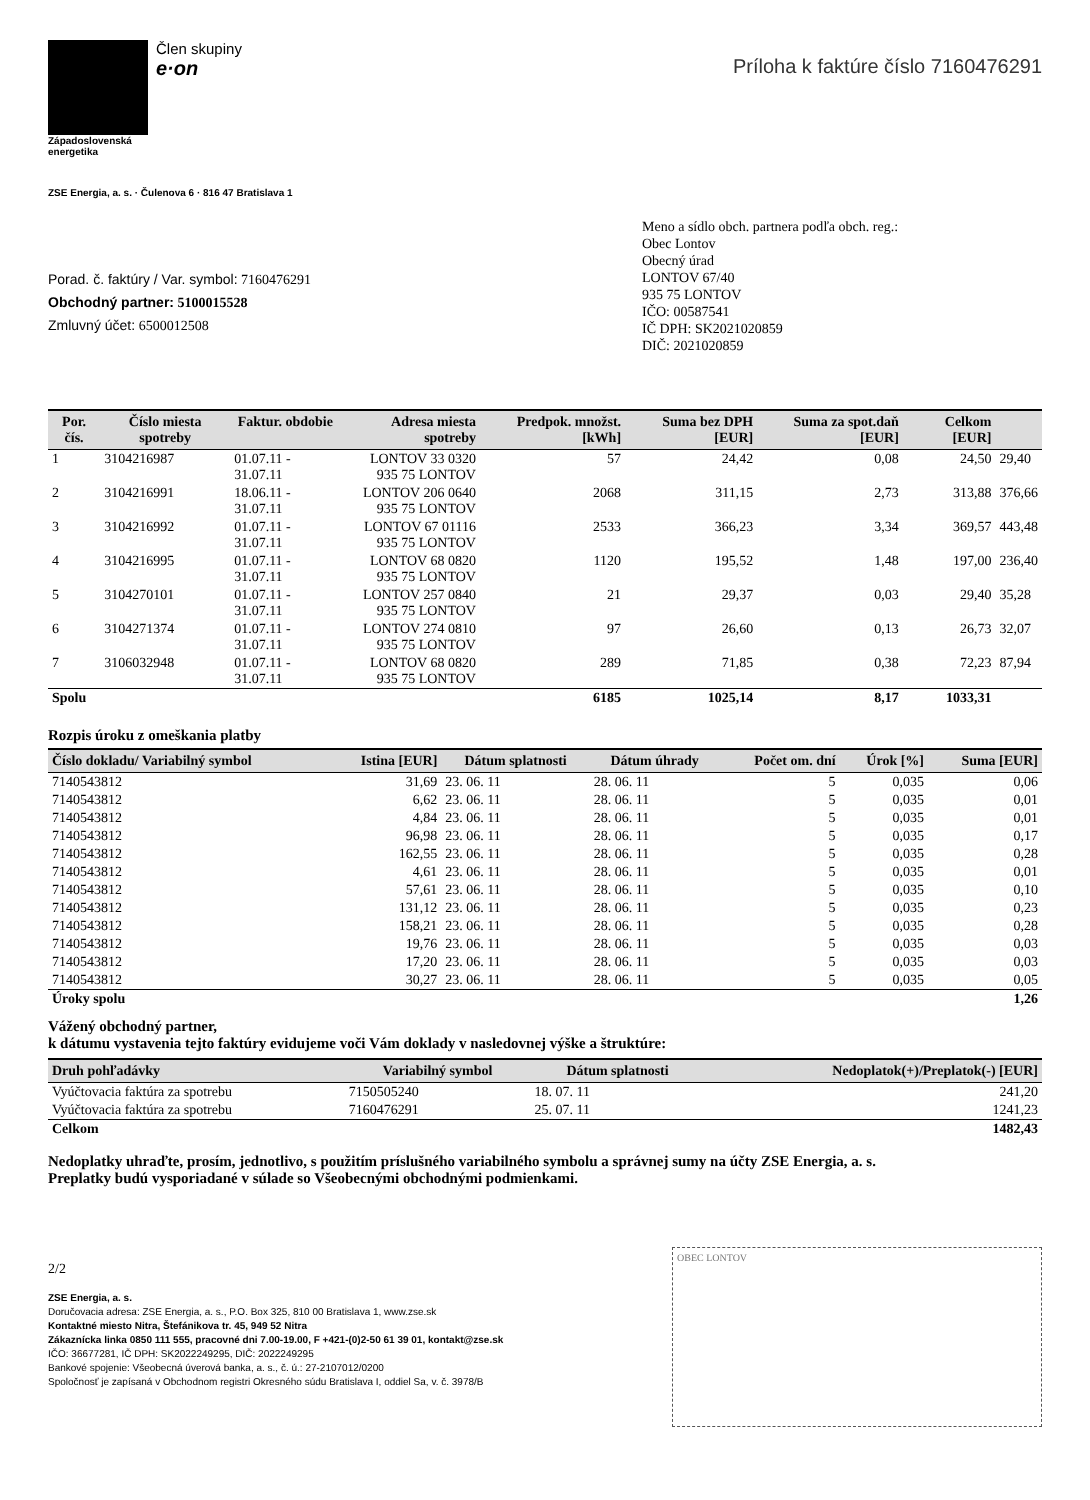Člen skupiny
e·on
Západoslovenská
energetika
ZSE Energia, a. s. · Čulenova 6 · 816 47 Bratislava 1
Príloha k faktúre číslo 7160476291
Porad. č. faktúry / Var. symbol: 7160476291
Obchodný partner: 5100015528
Zmluvný účet: 6500012508
Meno a sídlo obch. partnera podľa obch. reg.:
Obec Lontov
Obecný úrad
LONTOV 67/40
935 75 LONTOV
IČO: 00587541
IČ DPH: SK2021020859
DIČ: 2021020859
| Por. čís. | Číslo miesta spotreby | Faktur. obdobie | Adresa miesta spotreby | Predpok. množst. [kWh] | Suma bez DPH [EUR] | Suma za spot.daň [EUR] | Celkom [EUR] | |
| --- | --- | --- | --- | --- | --- | --- | --- | --- |
| 1 | 3104216987 | 01.07.11 - 31.07.11 | LONTOV 33 0320 935 75 LONTOV | 57 | 24,42 | 0,08 | 24,50 | 29,40 |
| 2 | 3104216991 | 18.06.11 - 31.07.11 | LONTOV 206 0640 935 75 LONTOV | 2068 | 311,15 | 2,73 | 313,88 | 376,66 |
| 3 | 3104216992 | 01.07.11 - 31.07.11 | LONTOV 67 01116 935 75 LONTOV | 2533 | 366,23 | 3,34 | 369,57 | 443,48 |
| 4 | 3104216995 | 01.07.11 - 31.07.11 | LONTOV 68 0820 935 75 LONTOV | 1120 | 195,52 | 1,48 | 197,00 | 236,40 |
| 5 | 3104270101 | 01.07.11 - 31.07.11 | LONTOV 257 0840 935 75 LONTOV | 21 | 29,37 | 0,03 | 29,40 | 35,28 |
| 6 | 3104271374 | 01.07.11 - 31.07.11 | LONTOV 274 0810 935 75 LONTOV | 97 | 26,60 | 0,13 | 26,73 | 32,07 |
| 7 | 3106032948 | 01.07.11 - 31.07.11 | LONTOV 68 0820 935 75 LONTOV | 289 | 71,85 | 0,38 | 72,23 | 87,94 |
| Spolu | | | | 6185 | 1025,14 | 8,17 | 1033,31 | |
Rozpis úroku z omeškania platby
| Číslo dokladu/ Variabilný symbol | Istina [EUR] | Dátum splatnosti | Dátum úhrady | Počet om. dní | Úrok [%] | Suma [EUR] |
| --- | --- | --- | --- | --- | --- | --- |
| 7140543812 | 31,69 | 23. 06. 11 | 28. 06. 11 | 5 | 0,035 | 0,06 |
| 7140543812 | 6,62 | 23. 06. 11 | 28. 06. 11 | 5 | 0,035 | 0,01 |
| 7140543812 | 4,84 | 23. 06. 11 | 28. 06. 11 | 5 | 0,035 | 0,01 |
| 7140543812 | 96,98 | 23. 06. 11 | 28. 06. 11 | 5 | 0,035 | 0,17 |
| 7140543812 | 162,55 | 23. 06. 11 | 28. 06. 11 | 5 | 0,035 | 0,28 |
| 7140543812 | 4,61 | 23. 06. 11 | 28. 06. 11 | 5 | 0,035 | 0,01 |
| 7140543812 | 57,61 | 23. 06. 11 | 28. 06. 11 | 5 | 0,035 | 0,10 |
| 7140543812 | 131,12 | 23. 06. 11 | 28. 06. 11 | 5 | 0,035 | 0,23 |
| 7140543812 | 158,21 | 23. 06. 11 | 28. 06. 11 | 5 | 0,035 | 0,28 |
| 7140543812 | 19,76 | 23. 06. 11 | 28. 06. 11 | 5 | 0,035 | 0,03 |
| 7140543812 | 17,20 | 23. 06. 11 | 28. 06. 11 | 5 | 0,035 | 0,03 |
| 7140543812 | 30,27 | 23. 06. 11 | 28. 06. 11 | 5 | 0,035 | 0,05 |
| Úroky spolu | | | | | | 1,26 |
Vážený obchodný partner,
k dátumu vystavenia tejto faktúry evidujeme voči Vám doklady v nasledovnej výške a štruktúre:
| Druh pohľadávky | Variabilný symbol | Dátum splatnosti | Nedoplatok(+)/Preplatok(-) [EUR] |
| --- | --- | --- | --- |
| Vyúčtovacia faktúra za spotrebu | 7150505240 | 18. 07. 11 | 241,20 |
| Vyúčtovacia faktúra za spotrebu | 7160476291 | 25. 07. 11 | 1241,23 |
| Celkom | | | 1482,43 |
Nedoplatky uhraďte, prosím, jednotlivo, s použitím príslušného variabilného symbolu a správnej sumy na účty ZSE Energia, a. s.
Preplatky budú vysporiadané v súlade so Všeobecnými obchodnými podmienkami.
2/2
ZSE Energia, a. s.
Doručovacia adresa: ZSE Energia, a. s., P.O. Box 325, 810 00 Bratislava 1, www.zse.sk
Kontaktné miesto Nitra, Štefánikova tr. 45, 949 52 Nitra
Zákaznícka linka 0850 111 555, pracovné dni 7.00-19.00, F +421-(0)2-50 61 39 01, kontakt@zse.sk
IČO: 36677281, IČ DPH: SK2022249295, DIČ: 2022249295
Bankové spojenie: Všeobecná úverová banka, a. s., č. ú.: 27-2107012/0200
Spoločnosť je zapísaná v Obchodnom registri Okresného súdu Bratislava I, oddiel Sa, v. č. 3978/B
OBEC LONTOV